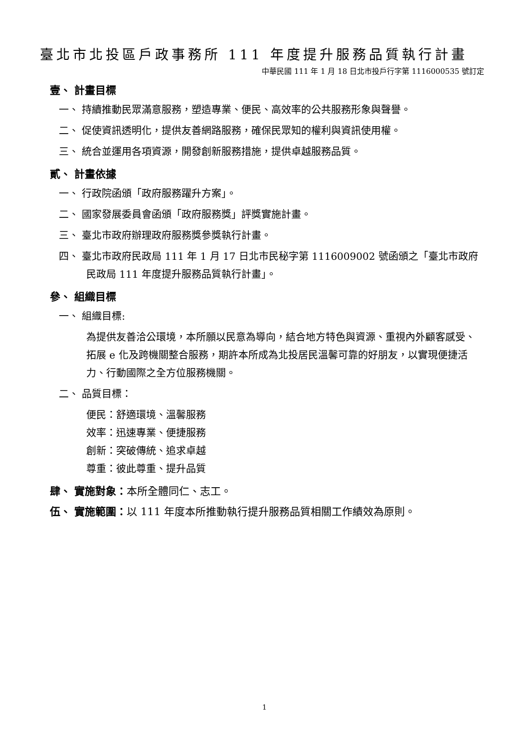臺北市北投區戶政事務所 111 年度提升服務品質執行計畫
中華民國 111 年 1 月 18 日北市投戶行字第 1116000535 號訂定
壹、 計畫目標
一、 持續推動民眾滿意服務，塑造專業、便民、高效率的公共服務形象與聲譽。
二、 促使資訊透明化，提供友善網路服務，確保民眾知的權利與資訊使用權。
三、 統合並運用各項資源，開發創新服務措施，提供卓越服務品質。
貳、 計畫依據
一、 行政院函頒「政府服務躍升方案」。
二、 國家發展委員會函頒「政府服務獎」評獎實施計畫。
三、 臺北市政府辦理政府服務獎參獎執行計畫。
四、 臺北市政府民政局 111 年 1 月 17 日北市民秘字第 1116009002 號函頒之「臺北市政府民政局 111 年度提升服務品質執行計畫」。
參、 組織目標
一、 組織目標:
為提供友善洽公環境，本所願以民意為導向，結合地方特色與資源、重視內外顧客感受、拓展 e 化及跨機關整合服務，期許本所成為北投居民溫馨可靠的好朋友，以實現便捷活力、行動國際之全方位服務機關。
二、 品質目標：
便民：舒適環境、溫馨服務
效率：迅速專業、便捷服務
創新：突破傳統、追求卓越
尊重：彼此尊重、提升品質
肆、 實施對象：本所全體同仁、志工。
伍、 實施範圍：以 111 年度本所推動執行提升服務品質相關工作績效為原則。
1